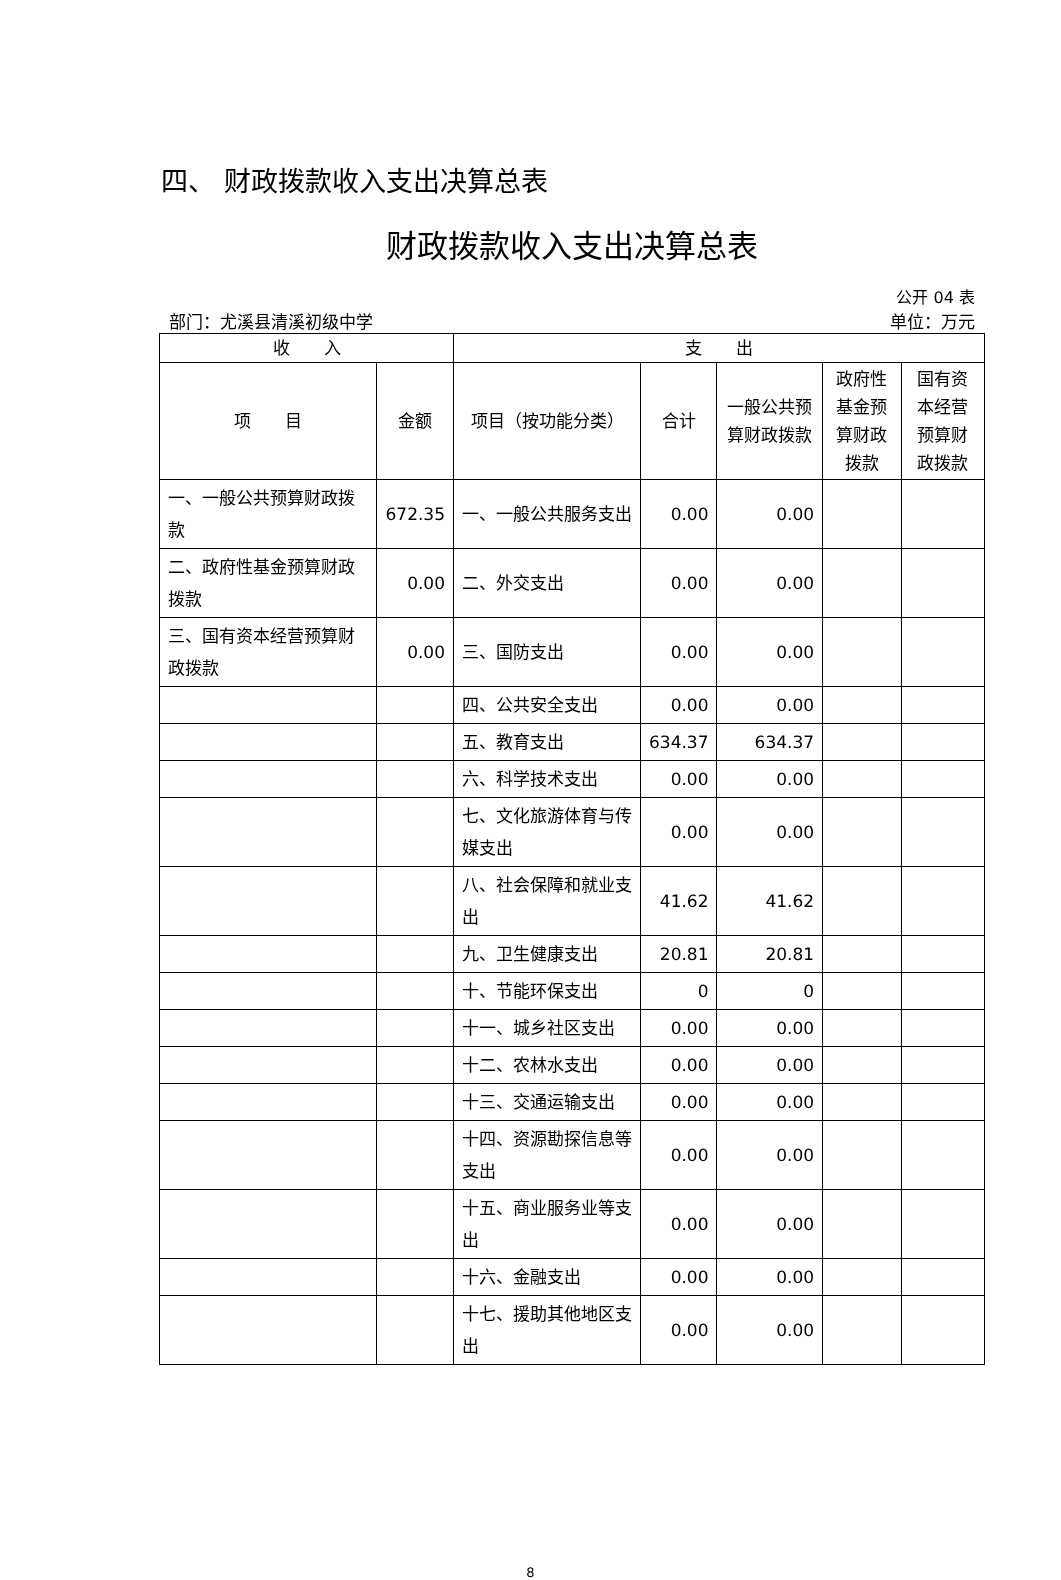四、 财政拨款收入支出决算总表
财政拨款收入支出决算总表
公开 04 表
部门：尤溪县清溪初级中学 单位：万元
| 收 入 | | 支 出 | | | | |
| --- | --- | --- | --- | --- | --- | --- |
| 项 目 | 金额 | 项目（按功能分类） | 合计 | 一般公共预算财政拨款 | 政府性基金预算财政拨款 | 国有资本经营预算财政拨款 |
| 一、一般公共预算财政拨款 | 672.35 | 一、一般公共服务支出 | 0.00 | 0.00 | | |
| 二、政府性基金预算财政拨款 | 0.00 | 二、外交支出 | 0.00 | 0.00 | | |
| 三、国有资本经营预算财政拨款 | 0.00 | 三、国防支出 | 0.00 | 0.00 | | |
| | | 四、公共安全支出 | 0.00 | 0.00 | | |
| | | 五、教育支出 | 634.37 | 634.37 | | |
| | | 六、科学技术支出 | 0.00 | 0.00 | | |
| | | 七、文化旅游体育与传媒支出 | 0.00 | 0.00 | | |
| | | 八、社会保障和就业支出 | 41.62 | 41.62 | | |
| | | 九、卫生健康支出 | 20.81 | 20.81 | | |
| | | 十、节能环保支出 | 0 | 0 | | |
| | | 十一、城乡社区支出 | 0.00 | 0.00 | | |
| | | 十二、农林水支出 | 0.00 | 0.00 | | |
| | | 十三、交通运输支出 | 0.00 | 0.00 | | |
| | | 十四、资源勘探信息等支出 | 0.00 | 0.00 | | |
| | | 十五、商业服务业等支出 | 0.00 | 0.00 | | |
| | | 十六、金融支出 | 0.00 | 0.00 | | |
| | | 十七、援助其他地区支出 | 0.00 | 0.00 | | |
8